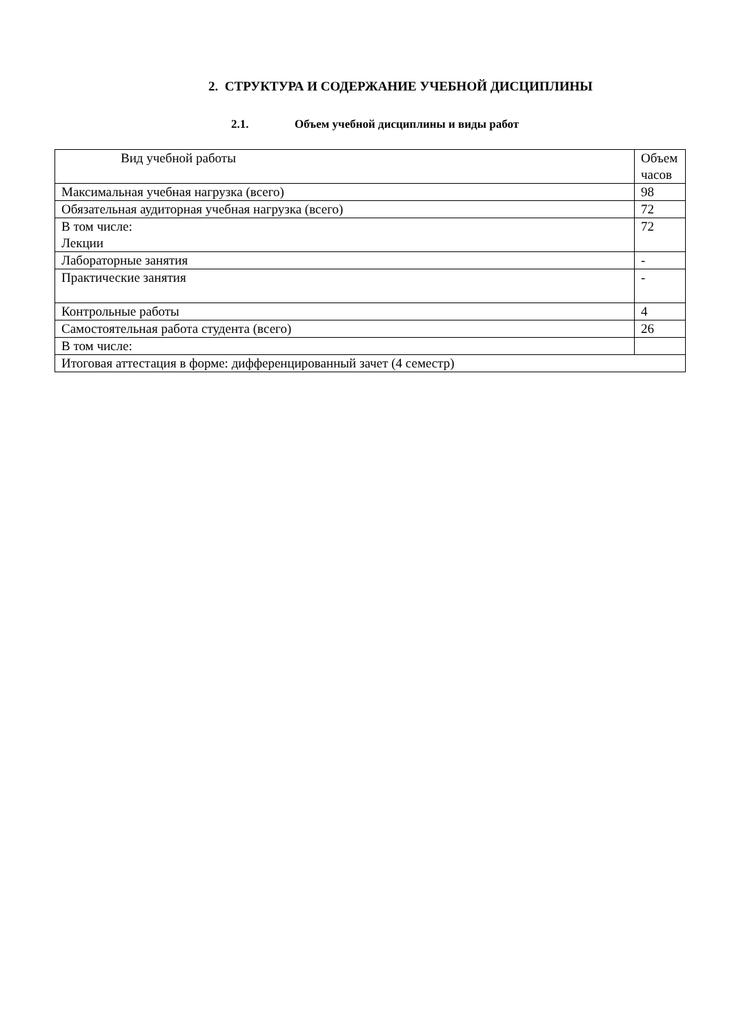2. СТРУКТУРА И СОДЕРЖАНИЕ УЧЕБНОЙ ДИСЦИПЛИНЫ
2.1. Объем учебной дисциплины и виды работ
| Вид учебной работы | Объем часов |
| --- | --- |
| Максимальная учебная нагрузка (всего) | 98 |
| Обязательная аудиторная учебная нагрузка (всего) | 72 |
| В том числе: Лекции | 72 |
| Лабораторные занятия | - |
| Практические занятия | - |
| Контрольные работы | 4 |
| Самостоятельная работа студента (всего) | 26 |
| В том числе: | |
| Итоговая аттестация в форме: дифференцированный зачет (4 семестр) | |